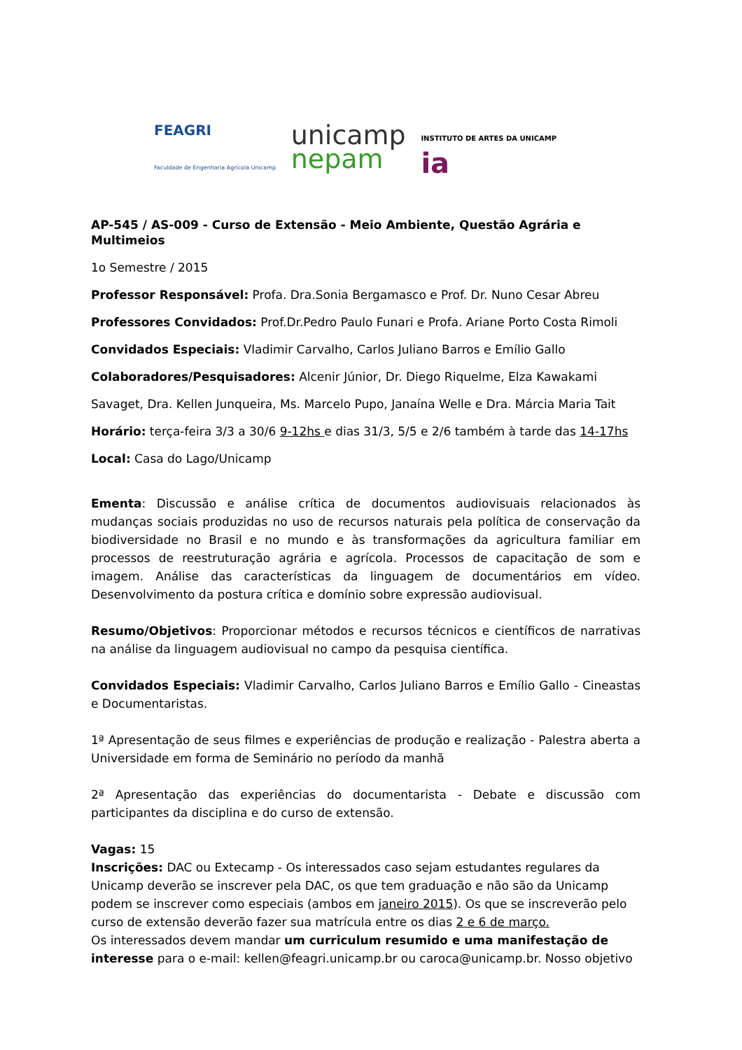FEAGRI
Faculdade de Engenharia Agrícola Unicamp
unicamp
nepam
INSTITUTO DE ARTES DA UNICAMP
ia
AP-545 / AS-009 - Curso de Extensão - Meio Ambiente, Questão Agrária e Multimeios
1o Semestre / 2015
Professor Responsável: Profa. Dra.Sonia Bergamasco e Prof. Dr. Nuno Cesar Abreu
Professores Convidados: Prof.Dr.Pedro Paulo Funari e Profa. Ariane Porto Costa Rimoli
Convidados Especiais: Vladimir Carvalho, Carlos Juliano Barros e Emílio Gallo
Colaboradores/Pesquisadores: Alcenir Júnior, Dr. Diego Riquelme, Elza Kawakami
Savaget, Dra. Kellen Junqueira, Ms. Marcelo Pupo, Janaína Welle e Dra. Márcia Maria Tait
Horário: terça-feira 3/3 a 30/6 9-12hs e dias 31/3, 5/5 e 2/6 também à tarde das 14-17hs
Local: Casa do Lago/Unicamp
Ementa: Discussão e análise crítica de documentos audiovisuais relacionados às mudanças sociais produzidas no uso de recursos naturais pela política de conservação da biodiversidade no Brasil e no mundo e às transformações da agricultura familiar em processos de reestruturação agrária e agrícola. Processos de capacitação de som e imagem. Análise das características da linguagem de documentários em vídeo. Desenvolvimento da postura crítica e domínio sobre expressão audiovisual.
Resumo/Objetivos: Proporcionar métodos e recursos técnicos e científicos de narrativas na análise da linguagem audiovisual no campo da pesquisa científica.
Convidados Especiais: Vladimir Carvalho, Carlos Juliano Barros e Emílio Gallo - Cineastas e Documentaristas.
1ª Apresentação de seus filmes e experiências de produção e realização - Palestra aberta a Universidade em forma de Seminário no período da manhã
2ª Apresentação das experiências do documentarista - Debate e discussão com participantes da disciplina e do curso de extensão.
Vagas: 15
Inscrições: DAC ou Extecamp - Os interessados caso sejam estudantes regulares da Unicamp deverão se inscrever pela DAC, os que tem graduação e não são da Unicamp podem se inscrever como especiais (ambos em janeiro 2015). Os que se inscreverão pelo curso de extensão deverão fazer sua matrícula entre os dias 2 e 6 de março.
Os interessados devem mandar um curriculum resumido e uma manifestação de interesse para o e-mail: kellen@feagri.unicamp.br ou caroca@unicamp.br. Nosso objetivo